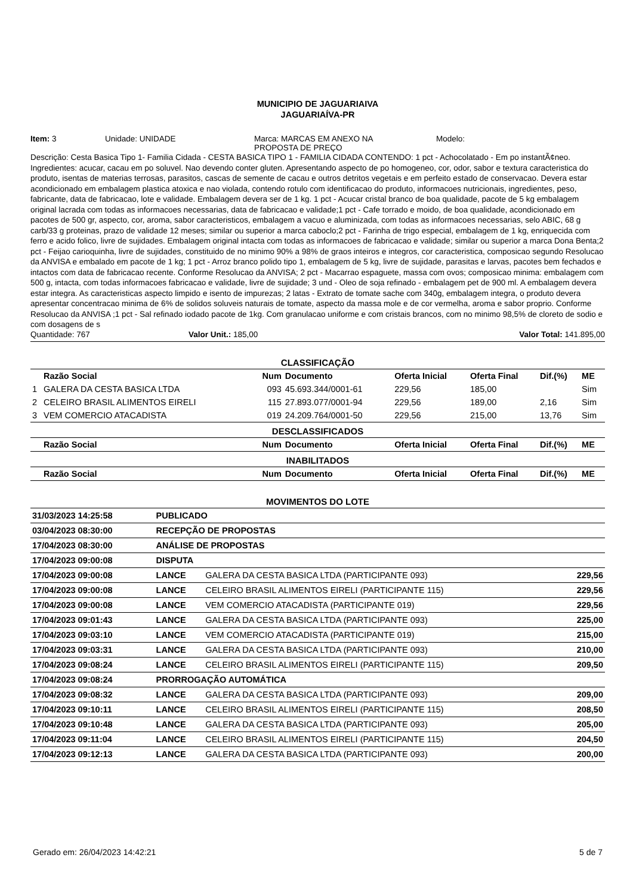MUNICIPIO DE JAGUARIAIVA
JAGUARIAÍVA-PR
Item: 3 Unidade: UNIDADE Marca: MARCAS EM ANEXO NA
PROPOSTA DE PREÇO
Modelo:
Descrição: Cesta Basica Tipo 1- Familia Cidada - CESTA BASICA TIPO 1 - FAMILIA CIDADA CONTENDO: 1 pct - Achocolatado - Em po instantÃ¢neo. Ingredientes: acucar, cacau em po soluvel. Nao devendo conter gluten. Apresentando aspecto de po homogeneo, cor, odor, sabor e textura caracteristica do produto, isentas de materias terrosas, parasitos, cascas de semente de cacau e outros detritos vegetais e em perfeito estado de conservacao. Devera estar acondicionado em embalagem plastica atoxica e nao violada, contendo rotulo com identificacao do produto, informacoes nutricionais, ingredientes, peso, fabricante, data de fabricacao, lote e validade. Embalagem devera ser de 1 kg. 1 pct - Acucar cristal branco de boa qualidade, pacote de 5 kg embalagem original lacrada com todas as informacoes necessarias, data de fabricacao e validade;1 pct - Cafe torrado e moido, de boa qualidade, acondicionado em pacotes de 500 gr, aspecto, cor, aroma, sabor caracteristicos, embalagem a vacuo e aluminizada, com todas as informacoes necessarias, selo ABIC, 68 g carb/33 g proteinas, prazo de validade 12 meses; similar ou superior a marca caboclo;2 pct - Farinha de trigo especial, embalagem de 1 kg, enriquecida com ferro e acido folico, livre de sujidades. Embalagem original intacta com todas as informacoes de fabricacao e validade; similar ou superior a marca Dona Benta;2 pct - Feijao carioquinha, livre de sujidades, constituido de no minimo 90% a 98% de graos inteiros e integros, cor caracteristica, composicao segundo Resolucao da ANVISA e embalado em pacote de 1 kg; 1 pct - Arroz branco polido tipo 1, embalagem de 5 kg, livre de sujidade, parasitas e larvas, pacotes bem fechados e intactos com data de fabricacao recente. Conforme Resolucao da ANVISA; 2 pct - Macarrao espaguete, massa com ovos; composicao minima: embalagem com 500 g, intacta, com todas informacoes fabricacao e validade, livre de sujidade; 3 und - Oleo de soja refinado - embalagem pet de 900 ml. A embalagem devera estar integra. As caracteristicas aspecto limpido e isento de impurezas; 2 latas - Extrato de tomate sache com 340g, embalagem integra, o produto devera apresentar concentracao minima de 6% de solidos soluveis naturais de tomate, aspecto da massa mole e de cor vermelha, aroma e sabor proprio. Conforme Resolucao da ANVISA ;1 pct - Sal refinado iodado pacote de 1kg. Com granulacao uniforme e com cristais brancos, com no minimo 98,5% de cloreto de sodio e com dosagens de s
Quantidade: 767 Valor Unit.: 185,00 Valor Total: 141.895,00
CLASSIFICAÇÃO
| | Razão Social | Num | Documento | Oferta Inicial | Oferta Final | Dif.(%) | ME |
| --- | --- | --- | --- | --- | --- | --- | --- |
| 1 | GALERA DA CESTA BASICA LTDA | 093 | 45.693.344/0001-61 | 229,56 | 185,00 | | Sim |
| 2 | CELEIRO BRASIL ALIMENTOS EIRELI | 115 | 27.893.077/0001-94 | 229,56 | 189,00 | 2,16 | Sim |
| 3 | VEM COMERCIO ATACADISTA | 019 | 24.209.764/0001-50 | 229,56 | 215,00 | 13,76 | Sim |
| DESCLASSIFICADOS | | | | | | | |
| | Razão Social | Num | Documento | Oferta Inicial | Oferta Final | Dif.(%) | ME |
| INABILITADOS | | | | | | | |
| | Razão Social | Num | Documento | Oferta Inicial | Oferta Final | Dif.(%) | ME |
MOVIMENTOS DO LOTE
| 31/03/2023 14:25:58 | PUBLICADO | | |
| 03/04/2023 08:30:00 | RECEPÇÃO DE PROPOSTAS | | |
| 17/04/2023 08:30:00 | ANÁLISE DE PROPOSTAS | | |
| 17/04/2023 09:00:08 | DISPUTA | | |
| 17/04/2023 09:00:08 | LANCE | GALERA DA CESTA BASICA LTDA (PARTICIPANTE 093) | 229,56 |
| 17/04/2023 09:00:08 | LANCE | CELEIRO BRASIL ALIMENTOS EIRELI (PARTICIPANTE 115) | 229,56 |
| 17/04/2023 09:00:08 | LANCE | VEM COMERCIO ATACADISTA (PARTICIPANTE 019) | 229,56 |
| 17/04/2023 09:01:43 | LANCE | GALERA DA CESTA BASICA LTDA (PARTICIPANTE 093) | 225,00 |
| 17/04/2023 09:03:10 | LANCE | VEM COMERCIO ATACADISTA (PARTICIPANTE 019) | 215,00 |
| 17/04/2023 09:03:31 | LANCE | GALERA DA CESTA BASICA LTDA (PARTICIPANTE 093) | 210,00 |
| 17/04/2023 09:08:24 | LANCE | CELEIRO BRASIL ALIMENTOS EIRELI (PARTICIPANTE 115) | 209,50 |
| 17/04/2023 09:08:24 | PRORROGAÇÃO AUTOMÁTICA | | |
| 17/04/2023 09:08:32 | LANCE | GALERA DA CESTA BASICA LTDA (PARTICIPANTE 093) | 209,00 |
| 17/04/2023 09:10:11 | LANCE | CELEIRO BRASIL ALIMENTOS EIRELI (PARTICIPANTE 115) | 208,50 |
| 17/04/2023 09:10:48 | LANCE | GALERA DA CESTA BASICA LTDA (PARTICIPANTE 093) | 205,00 |
| 17/04/2023 09:11:04 | LANCE | CELEIRO BRASIL ALIMENTOS EIRELI (PARTICIPANTE 115) | 204,50 |
| 17/04/2023 09:12:13 | LANCE | GALERA DA CESTA BASICA LTDA (PARTICIPANTE 093) | 200,00 |
Gerado em: 26/04/2023 14:42:21 5 de 7